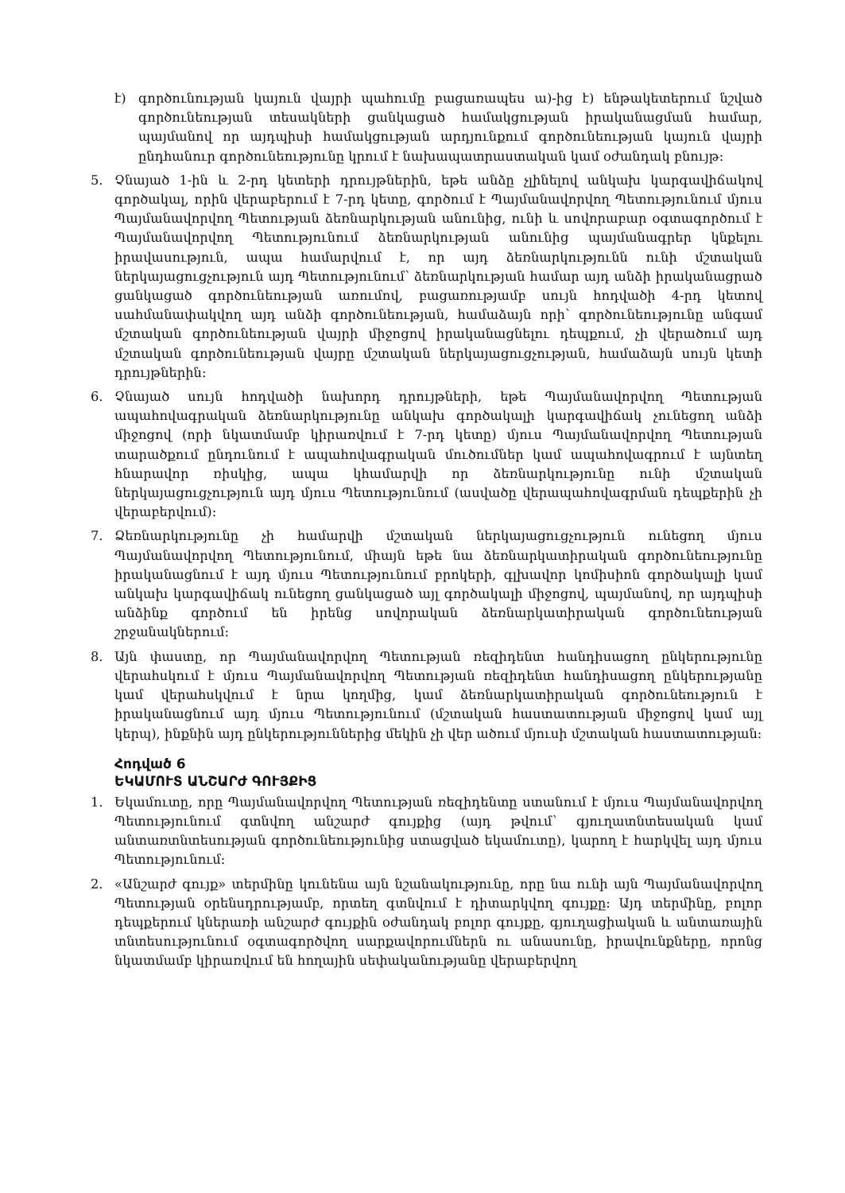է) գործունության կայուն վայրի պահումը բացառապես ա)-ից է) ենթակետերում նշված գործունեության տեսակների ցանկացած համակցության իրականացման համար, պայմանով որ այդպիսի համակցության արդյունքում գործունեության կայուն վայրի ընդհանուր գործունեությունը կրում է նախապատրաստական կամ օժանդակ բնույթ:
5. Չնայած 1-ին և 2-րդ կետերի դրույթներին, եթե անձը չլինելով անկախ կարգավիճակով գործակալ, որին վերաբերում է 7-րդ կետը, գործում է Պայմանավորվող Պետությունում մյուս Պայմանավորվող Պետության ձեռնարկության անունից, ունի և սովորաբար օգտագործում է Պայմանավորվող Պետությունում ձեռնարկության անունից պայմանագրեր կնքելու իրավասություն, ապա համարվում է, որ այդ ձեռնարկությունն ունի մշտական ներկայացուցչություն այդ Պետությունում՝ ձեռնարկության համար այդ անձի իրականացրած ցանկացած գործունեության առումով, բացառությամբ սույն հոդվածի 4-րդ կետով սահմանափակվող այդ անձի գործունեության, համաձայն որի՝ գործունեությունը անգամ մշտական գործունեության վայրի միջոցով իրականացնելու դեպքում, չի վերածում այդ մշտական գործունեության վայրը մշտական ներկայացուցչության, համաձայն սույն կետի դրույթներին:
6. Չնայած սույն հոդվածի նախորդ դրույթների, եթե Պայմանավորվող Պետության ապահովագրական ձեռնարկությունը անկախ գործակալի կարգավիճակ չունեցող անձի միջոցով (որի նկատմամբ կիրառվում է 7-րդ կետը) մյուս Պայմանավորվող Պետության տարածքում ընդունում է ապահովագրական մուծումներ կամ ապահովագրում է այնտեղ հնարավոր ռիսկից, ապա կհամարվի որ ձեռնարկությունը ունի մշտական ներկայացուցչություն այդ մյուս Պետությունում (ասվածը վերապահովագրման դեպքերին չի վերաբերվում):
7. Ձեռնարկությունը չի համարվի մշտական ներկայացուցչություն ունեցող մյուս Պայմանավորվող Պետությունում, միայն եթե նա ձեռնարկատիրական գործունեությունը իրականացնում է այդ մյուս Պետությունում բրոկերի, գլխավոր կոմիսիոն գործակալի կամ անկախ կարգավիճակ ունեցող ցանկացած այլ գործակալի միջոցով, պայմանով, որ այդպիսի անձինք գործում են իրենց սովորական ձեռնարկատիրական գործունեության շրջանակներում:
8. Այն փաստը, որ Պայմանավորվող Պետության ռեզիդենտ հանդիսացող ընկերությունը վերահսկում է մյուս Պայմանավորվող Պետության ռեզիդենտ հանդիսացող ընկերությանը կամ վերահսկվում է նրա կողմից, կամ ձեռնարկատիրական գործունեություն է իրականացնում այդ մյուս Պետությունում (մշտական հաստատության միջոցով կամ այլ կերպ), ինքնին այդ ընկերություններից մեկին չի վեր ածում մյուսի մշտական հաստատության:
Հոդված 6
ԵԿԱՄՈՒՏ ԱՆՇԱՐԺ ԳՈՒՅՔԻՑ
1. Եկամուտը, որը Պայմանավորվող Պետության ռեզիդենտը ստանում է մյուս Պայմանավորվող Պետությունում գտնվող անշարժ գույքից (այդ թվում՝ գյուղատնտեսական կամ անտառտնտեսության գործունեությունից ստացված եկամուտը), կարող է հարկվել այդ մյուս Պետությունում:
2. «Անշարժ գույք» տերմինը կունենա այն նշանակությունը, որը նա ունի այն Պայմանավորվող Պետության օրենսդրությամբ, որտեղ գտնվում է դիտարկվող գույքը: Այդ տերմինը, բոլոր դեպքերում կներառի անշարժ գույքին օժանդակ բոլոր գույքը, գյուղացիական և անտառային տնտեսությունում օգտագործվող սարքավորումներն ու անասունը, իրավունքները, որոնց նկատմամբ կիրառվում են հողային սեփականությանը վերաբերվող